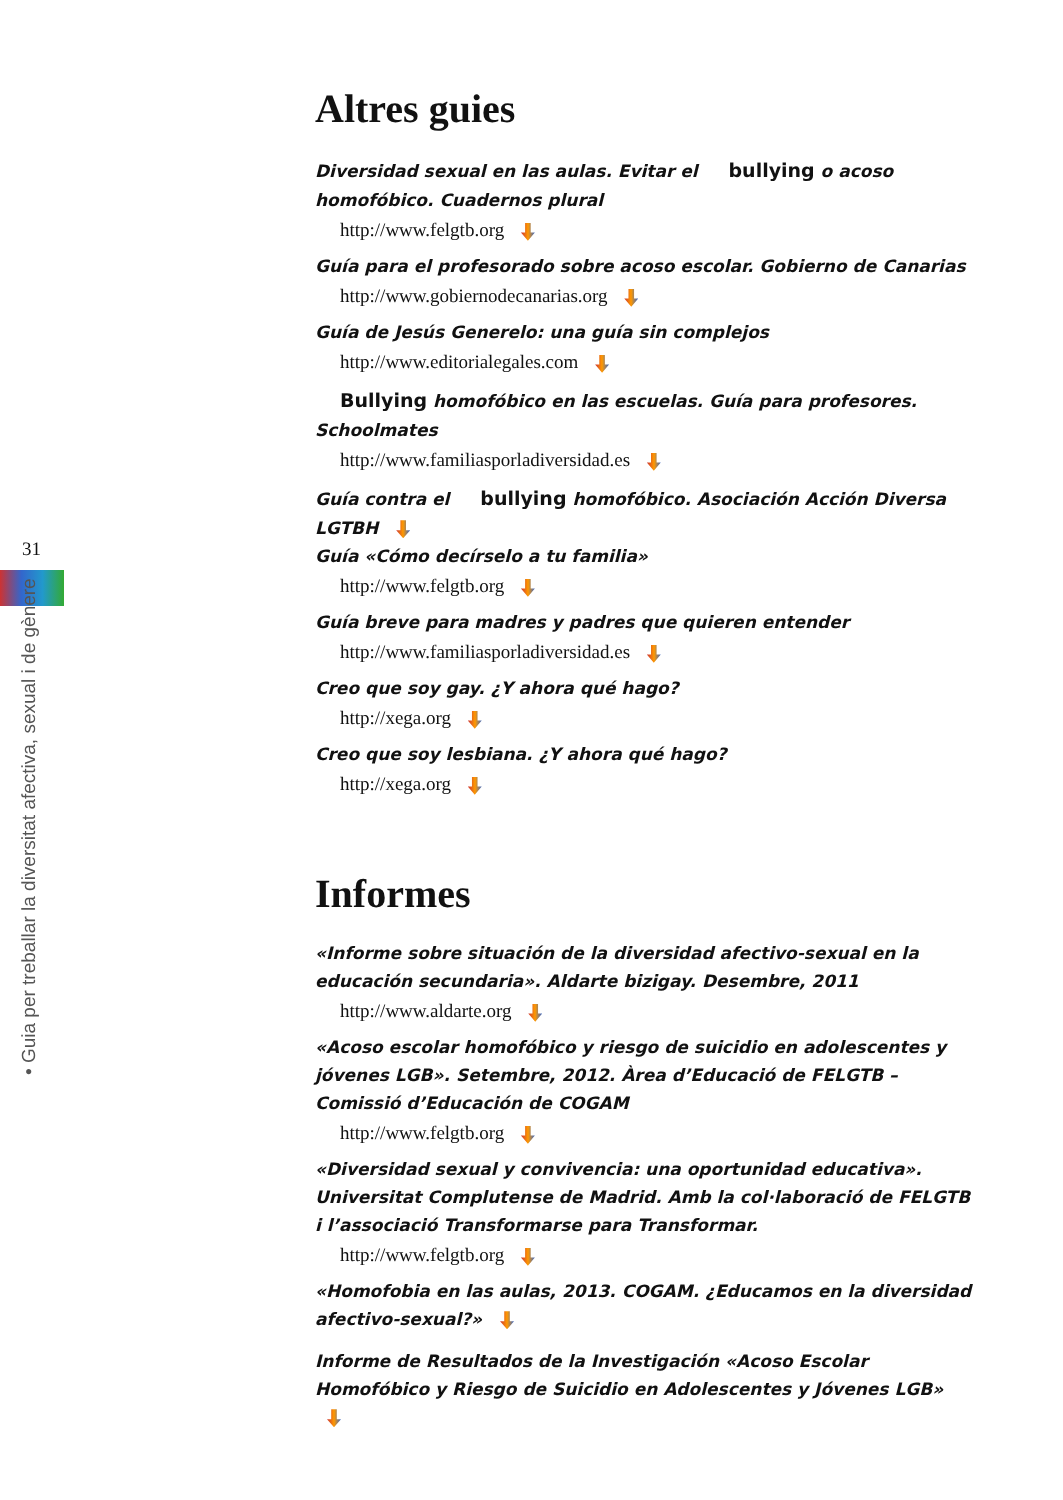31
• Guia per treballar la diversitat afectiva, sexual i de gènere
Altres guies
Diversidad sexual en las aulas. Evitar el bullying o acoso homofóbico. Cuadernos plural
http://www.felgtb.org
Guía para el profesorado sobre acoso escolar. Gobierno de Canarias
http://www.gobiernodecanarias.org
Guía de Jesús Generelo: una guía sin complejos
http://www.editorialegales.com
Bullying homofóbico en las escuelas. Guía para profesores. Schoolmates
http://www.familiasporladiversidad.es
Guía contra el bullying homofóbico. Asociación Acción Diversa LGTBH
Guía «Cómo decírselo a tu familia»
http://www.felgtb.org
Guía breve para madres y padres que quieren entender
http://www.familiasporladiversidad.es
Creo que soy gay. ¿Y ahora qué hago?
http://xega.org
Creo que soy lesbiana. ¿Y ahora qué hago?
http://xega.org
Informes
«Informe sobre situación de la diversidad afectivo-sexual en la educación secundaria». Aldarte bizigay. Desembre, 2011
http://www.aldarte.org
«Acoso escolar homofóbico y riesgo de suicidio en adolescentes y jóvenes LGB». Setembre, 2012. Àrea d’Educació de FELGTB – Comissió d’Educación de COGAM
http://www.felgtb.org
«Diversidad sexual y convivencia: una oportunidad educativa». Universitat Complutense de Madrid. Amb la col·laboració de FELGTB i l’associació Transformarse para Transformar.
http://www.felgtb.org
«Homofobia en las aulas, 2013. COGAM. ¿Educamos en la diversidad afectivo-sexual?»
Informe de Resultados de la Investigación «Acoso Escolar Homofóbico y Riesgo de Suicidio en Adolescentes y Jóvenes LGB»